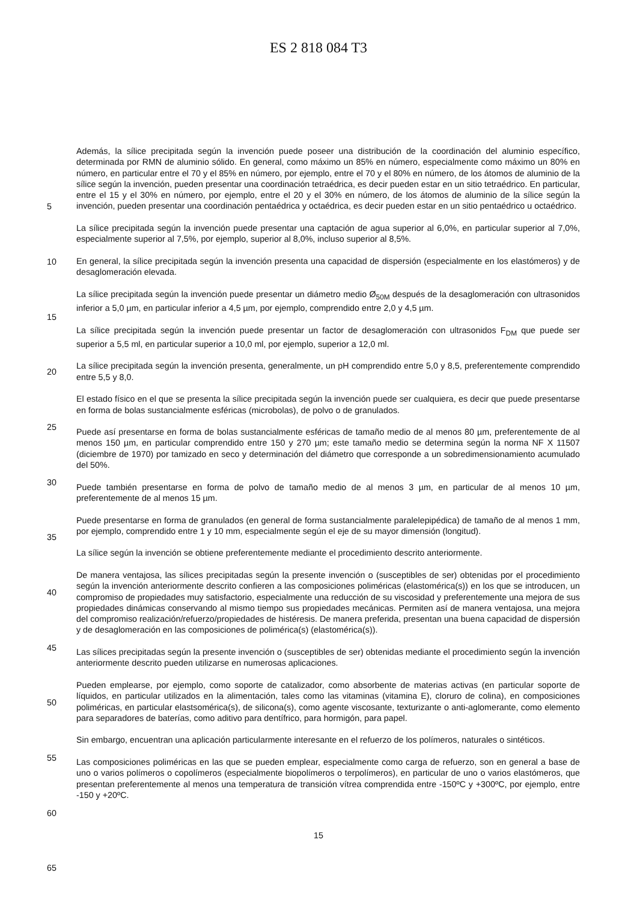ES 2 818 084 T3
5
10
15
20
25
30
35
40
45
50
55
60
65
Además, la sílice precipitada según la invención puede poseer una distribución de la coordinación del aluminio específico, determinada por RMN de aluminio sólido. En general, como máximo un 85% en número, especialmente como máximo un 80% en número, en particular entre el 70 y el 85% en número, por ejemplo, entre el 70 y el 80% en número, de los átomos de aluminio de la sílice según la invención, pueden presentar una coordinación tetraédrica, es decir pueden estar en un sitio tetraédrico. En particular, entre el 15 y el 30% en número, por ejemplo, entre el 20 y el 30% en número, de los átomos de aluminio de la sílice según la invención, pueden presentar una coordinación pentaédrica y octaédrica, es decir pueden estar en un sitio pentaédrico u octaédrico.
La sílice precipitada según la invención puede presentar una captación de agua superior al 6,0%, en particular superior al 7,0%, especialmente superior al 7,5%, por ejemplo, superior al 8,0%, incluso superior al 8,5%.
En general, la sílice precipitada según la invención presenta una capacidad de dispersión (especialmente en los elastómeros) y de desaglomeración elevada.
La sílice precipitada según la invención puede presentar un diámetro medio Ø<sub>50M</sub> después de la desaglomeración con ultrasonidos inferior a 5,0 µm, en particular inferior a 4,5 µm, por ejemplo, comprendido entre 2,0 y 4,5 µm.
La sílice precipitada según la invención puede presentar un factor de desaglomeración con ultrasonidos F<sub>DM</sub> que puede ser superior a 5,5 ml, en particular superior a 10,0 ml, por ejemplo, superior a 12,0 ml.
La sílice precipitada según la invención presenta, generalmente, un pH comprendido entre 5,0 y 8,5, preferentemente comprendido entre 5,5 y 8,0.
El estado físico en el que se presenta la sílice precipitada según la invención puede ser cualquiera, es decir que puede presentarse en forma de bolas sustancialmente esféricas (microbolas), de polvo o de granulados.
Puede así presentarse en forma de bolas sustancialmente esféricas de tamaño medio de al menos 80 µm, preferentemente de al menos 150 µm, en particular comprendido entre 150 y 270 µm; este tamaño medio se determina según la norma NF X 11507 (diciembre de 1970) por tamizado en seco y determinación del diámetro que corresponde a un sobredimensionamiento acumulado del 50%.
Puede también presentarse en forma de polvo de tamaño medio de al menos 3 µm, en particular de al menos 10 µm, preferentemente de al menos 15 µm.
Puede presentarse en forma de granulados (en general de forma sustancialmente paralelepipédica) de tamaño de al menos 1 mm, por ejemplo, comprendido entre 1 y 10 mm, especialmente según el eje de su mayor dimensión (longitud).
La sílice según la invención se obtiene preferentemente mediante el procedimiento descrito anteriormente.
De manera ventajosa, las sílices precipitadas según la presente invención o (susceptibles de ser) obtenidas por el procedimiento según la invención anteriormente descrito confieren a las composiciones poliméricas (elastomérica(s)) en los que se introducen, un compromiso de propiedades muy satisfactorio, especialmente una reducción de su viscosidad y preferentemente una mejora de sus propiedades dinámicas conservando al mismo tiempo sus propiedades mecánicas. Permiten así de manera ventajosa, una mejora del compromiso realización/refuerzo/propiedades de histéresis. De manera preferida, presentan una buena capacidad de dispersión y de desaglomeración en las composiciones de polimérica(s) (elastomérica(s)).
Las sílices precipitadas según la presente invención o (susceptibles de ser) obtenidas mediante el procedimiento según la invención anteriormente descrito pueden utilizarse en numerosas aplicaciones.
Pueden emplearse, por ejemplo, como soporte de catalizador, como absorbente de materias activas (en particular soporte de líquidos, en particular utilizados en la alimentación, tales como las vitaminas (vitamina E), cloruro de colina), en composiciones poliméricas, en particular elastsomérica(s), de silicona(s), como agente viscosante, texturizante o anti-aglomerante, como elemento para separadores de baterías, como aditivo para dentífrico, para hormigón, para papel.
Sin embargo, encuentran una aplicación particularmente interesante en el refuerzo de los polímeros, naturales o sintéticos.
Las composiciones poliméricas en las que se pueden emplear, especialmente como carga de refuerzo, son en general a base de uno o varios polímeros o copolímeros (especialmente biopolímeros o terpolímeros), en particular de uno o varios elastómeros, que presentan preferentemente al menos una temperatura de transición vítrea comprendida entre -150ºC y +300ºC, por ejemplo, entre -150 y +20ºC.
15